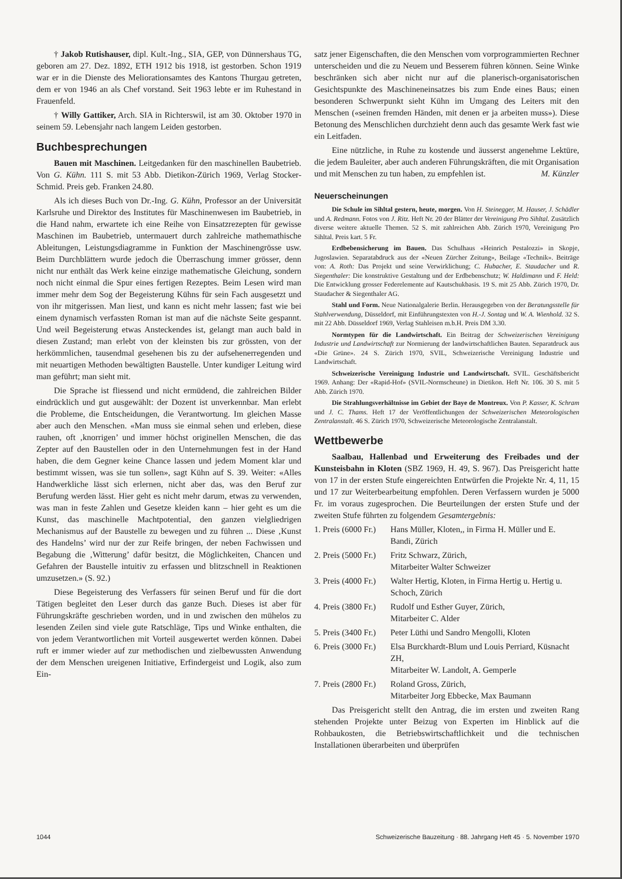† Jakob Rutishauser, dipl. Kult.-Ing., SIA, GEP, von Dünnershaus TG, geboren am 27. Dez. 1892, ETH 1912 bis 1918, ist gestorben. Schon 1919 war er in die Dienste des Meliorationsamtes des Kantons Thurgau getreten, dem er von 1946 an als Chef vorstand. Seit 1963 lebte er im Ruhestand in Frauenfeld.
† Willy Gattiker, Arch. SIA in Richterswil, ist am 30. Oktober 1970 in seinem 59. Lebensjahr nach langem Leiden gestorben.
Buchbesprechungen
Bauen mit Maschinen. Leitgedanken für den maschinellen Baubetrieb. Von G. Kühn. 111 S. mit 53 Abb. Dietikon-Zürich 1969, Verlag Stocker-Schmid. Preis geb. Franken 24.80.
Als ich dieses Buch von Dr.-Ing. G. Kühn, Professor an der Universität Karlsruhe und Direktor des Institutes für Maschinenwesen im Baubetrieb, in die Hand nahm, erwartete ich eine Reihe von Einsatzrezepten für gewisse Maschinen im Baubetrieb, untermauert durch zahlreiche mathemathische Ableitungen, Leistungsdiagramme in Funktion der Maschinengrösse usw. Beim Durchblättern wurde jedoch die Überraschung immer grösser, denn nicht nur enthält das Werk keine einzige mathematische Gleichung, sondern noch nicht einmal die Spur eines fertigen Rezeptes. Beim Lesen wird man immer mehr dem Sog der Begeisterung Kühns für sein Fach ausgesetzt und von ihr mitgerissen. Man liest, und kann es nicht mehr lassen; fast wie bei einem dynamisch verfassten Roman ist man auf die nächste Seite gespannt. Und weil Begeisterung etwas Ansteckendes ist, gelangt man auch bald in diesen Zustand; man erlebt von der kleinsten bis zur grössten, von der herkömmlichen, tausendmal gesehenen bis zu der aufsehenerregenden und mit neuartigen Methoden bewältigten Baustelle. Unter kundiger Leitung wird man geführt; man sieht mit.
Die Sprache ist fliessend und nicht ermüdend, die zahlreichen Bilder eindrücklich und gut ausgewählt: der Dozent ist unverkennbar. Man erlebt die Probleme, die Entscheidungen, die Verantwortung. Im gleichen Masse aber auch den Menschen. «Man muss sie einmal sehen und erleben, diese rauhen, oft ‚knorrigen’ und immer höchst originellen Menschen, die das Zepter auf den Baustellen oder in den Unternehmungen fest in der Hand haben, die dem Gegner keine Chance lassen und jedem Moment klar und bestimmt wissen, was sie tun sollen», sagt Kühn auf S. 39. Weiter: «Alles Handwerkliche lässt sich erlernen, nicht aber das, was den Beruf zur Berufung werden lässt. Hier geht es nicht mehr darum, etwas zu verwenden, was man in feste Zahlen und Gesetze kleiden kann – hier geht es um die Kunst, das maschinelle Machtpotential, den ganzen vielgliedrigen Mechanismus auf der Baustelle zu bewegen und zu führen ... Diese ‚Kunst des Handelns’ wird nur der zur Reife bringen, der neben Fachwissen und Begabung die ‚Witterung’ dafür besitzt, die Möglichkeiten, Chancen und Gefahren der Baustelle intuitiv zu erfassen und blitzschnell in Reaktionen umzusetzen.» (S. 92.)
Diese Begeisterung des Verfassers für seinen Beruf und für die dort Tätigen begleitet den Leser durch das ganze Buch. Dieses ist aber für Führungskräfte geschrieben worden, und in und zwischen den mühelos zu lesenden Zeilen sind viele gute Ratschläge, Tips und Winke enthalten, die von jedem Verantwortlichen mit Vorteil ausgewertet werden können. Dabei ruft er immer wieder auf zur methodischen und zielbewussten Anwendung der dem Menschen ureigenen Initiative, Erfindergeist und Logik, also zum Ein-
satz jener Eigenschaften, die den Menschen vom vorprogrammierten Rechner unterscheiden und die zu Neuem und Besserem führen können. Seine Winke beschränken sich aber nicht nur auf die planerisch-organisatorischen Gesichtspunkte des Maschineneinsatzes bis zum Ende eines Baus; einen besonderen Schwerpunkt sieht Kühn im Umgang des Leiters mit den Menschen («seinen fremden Händen, mit denen er ja arbeiten muss»). Diese Betonung des Menschlichen durchzieht denn auch das gesamte Werk fast wie ein Leitfaden.
Eine nützliche, in Ruhe zu kostende und äusserst angenehme Lektüre, die jedem Bauleiter, aber auch anderen Führungskräften, die mit Organisation und mit Menschen zu tun haben, zu empfehlen ist. M. Künzler
Neuerscheinungen
Die Schule im Sihltal gestern, heute, morgen. Von H. Steinegger, M. Hauser, J. Schädler und A. Redmann. Fotos von J. Ritz. Heft Nr. 20 der Blätter der Vereinigung Pro Sihltal. Zusätzlich diverse weitere aktuelle Themen. 52 S. mit zahlreichen Abb. Zürich 1970, Vereinigung Pro Sihltal. Preis kart. 5 Fr.
Erdbebensicherung im Bauen. Das Schulhaus «Heinrich Pestalozzi» in Skopje, Jugoslawien. Separatabdruck aus der «Neuen Zürcher Zeitung», Beilage «Technik». Beiträge von: A. Roth: Das Projekt und seine Verwirklichung; C. Hubacher, E. Staudacher und R. Siegenthaler: Die konstruktive Gestaltung und der Erdbebenschutz; W. Haldimann und F. Held: Die Entwicklung grosser Federelemente auf Kautschukbasis. 19 S. mit 25 Abb. Zürich 1970, Dr. Staudacher & Siegenthaler AG.
Stahl und Form. Neue Nationalgalerie Berlin. Herausgegeben von der Beratungsstelle für Stahlverwendung, Düsseldorf, mit Einführungstexten von H.-J. Sontag und W. A. Wienhold. 32 S. mit 22 Abb. Düsseldorf 1969, Verlag Stahleisen m.b.H. Preis DM 3.30.
Normtypen für die Landwirtschaft. Ein Beitrag der Schweizerischen Vereinigung Industrie und Landwirtschaft zur Normierung der landwirtschaftlichen Bauten. Separatdruck aus «Die Grüne». 24 S. Zürich 1970, SVIL, Schweizerische Vereinigung Industrie und Landwirtschaft.
Schweizerische Vereinigung Industrie und Landwirtschaft. SVIL. Geschäftsbericht 1969. Anhang: Der «Rapid-Hof» (SVIL-Normscheune) in Dietikon. Heft Nr. 106. 30 S. mit 5 Abb. Zürich 1970.
Die Strahlungsverhältnisse im Gebiet der Baye de Montreux. Von P. Kasser, K. Schram und J. C. Thams. Heft 17 der Veröffentlichungen der Schweizerischen Meteorologischen Zentralanstalt. 46 S. Zürich 1970, Schweizerische Meteorologische Zentralanstalt.
Wettbewerbe
Saalbau, Hallenbad und Erweiterung des Freibades und der Kunsteisbahn in Kloten (SBZ 1969, H. 49, S. 967). Das Preisgericht hatte von 17 in der ersten Stufe eingereichten Entwürfen die Projekte Nr. 4, 11, 15 und 17 zur Weiterbearbeitung empfohlen. Deren Verfassern wurden je 5000 Fr. im voraus zugesprochen. Die Beurteilungen der ersten Stufe und der zweiten Stufe führten zu folgendem Gesamtergebnis:
1. Preis (6000 Fr.) Hans Müller, Kloten,, in Firma H. Müller und E. Bandi, Zürich
2. Preis (5000 Fr.) Fritz Schwarz, Zürich,
Mitarbeiter Walter Schweizer
3. Preis (4000 Fr.) Walter Hertig, Kloten, in Firma Hertig u. Hertig u. Schoch, Zürich
4. Preis (3800 Fr.) Rudolf und Esther Guyer, Zürich,
Mitarbeiter C. Alder
5. Preis (3400 Fr.) Peter Lüthi und Sandro Mengolli, Kloten
6. Preis (3000 Fr.) Elsa Burckhardt-Blum und Louis Perriard, Küsnacht ZH,
Mitarbeiter W. Landolt, A. Gemperle
7. Preis (2800 Fr.) Roland Gross, Zürich,
Mitarbeiter Jorg Ebbecke, Max Baumann
Das Preisgericht stellt den Antrag, die im ersten und zweiten Rang stehenden Projekte unter Beizug von Experten im Hinblick auf die Rohbaukosten, die Betriebswirtschaftlichkeit und die technischen Installationen überarbeiten und überprüfen
1044 Schweizerische Bauzeitung · 88. Jahrgang Heft 45 · 5. November 1970